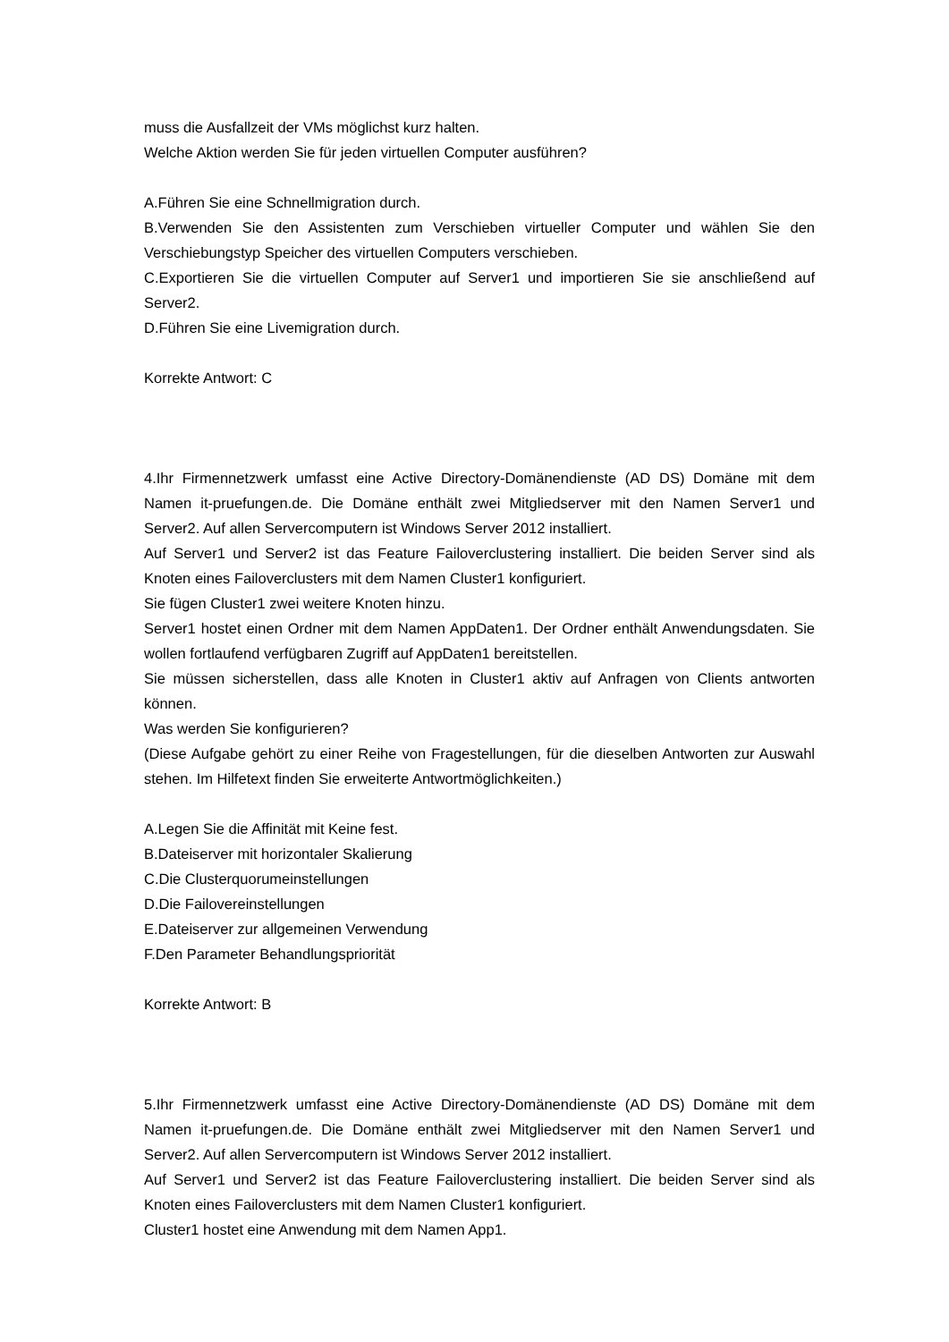muss die Ausfallzeit der VMs möglichst kurz halten.
Welche Aktion werden Sie für jeden virtuellen Computer ausführen?
A.Führen Sie eine Schnellmigration durch.
B.Verwenden Sie den Assistenten zum Verschieben virtueller Computer und wählen Sie den Verschiebungstyp Speicher des virtuellen Computers verschieben.
C.Exportieren Sie die virtuellen Computer auf Server1 und importieren Sie sie anschließend auf Server2.
D.Führen Sie eine Livemigration durch.
Korrekte Antwort: C
4.Ihr Firmennetzwerk umfasst eine Active Directory-Domänendienste (AD DS) Domäne mit dem Namen it-pruefungen.de. Die Domäne enthält zwei Mitgliedserver mit den Namen Server1 und Server2. Auf allen Servercomputern ist Windows Server 2012 installiert.
Auf Server1 und Server2 ist das Feature Failoverclustering installiert. Die beiden Server sind als Knoten eines Failoverclusters mit dem Namen Cluster1 konfiguriert.
Sie fügen Cluster1 zwei weitere Knoten hinzu.
Server1 hostet einen Ordner mit dem Namen AppDaten1. Der Ordner enthält Anwendungsdaten. Sie wollen fortlaufend verfügbaren Zugriff auf AppDaten1 bereitstellen.
Sie müssen sicherstellen, dass alle Knoten in Cluster1 aktiv auf Anfragen von Clients antworten können.
Was werden Sie konfigurieren?
(Diese Aufgabe gehört zu einer Reihe von Fragestellungen, für die dieselben Antworten zur Auswahl stehen. Im Hilfetext finden Sie erweiterte Antwortmöglichkeiten.)
A.Legen Sie die Affinität mit Keine fest.
B.Dateiserver mit horizontaler Skalierung
C.Die Clusterquorumeinstellungen
D.Die Failovereinstellungen
E.Dateiserver zur allgemeinen Verwendung
F.Den Parameter Behandlungspriorität
Korrekte Antwort: B
5.Ihr Firmennetzwerk umfasst eine Active Directory-Domänendienste (AD DS) Domäne mit dem Namen it-pruefungen.de. Die Domäne enthält zwei Mitgliedserver mit den Namen Server1 und Server2. Auf allen Servercomputern ist Windows Server 2012 installiert.
Auf Server1 und Server2 ist das Feature Failoverclustering installiert. Die beiden Server sind als Knoten eines Failoverclusters mit dem Namen Cluster1 konfiguriert.
Cluster1 hostet eine Anwendung mit dem Namen App1.